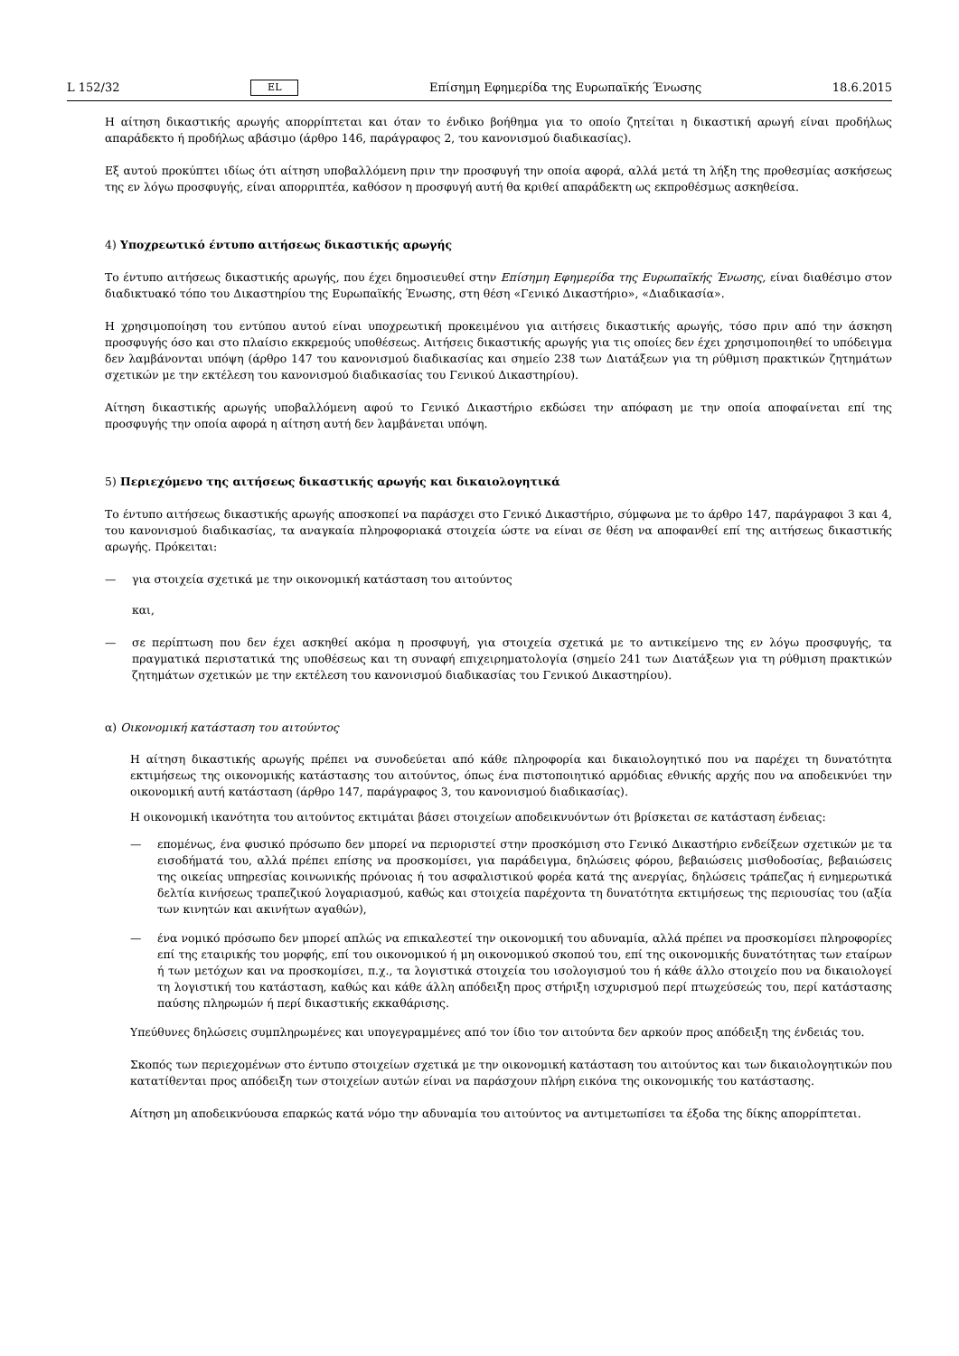L 152/32 EL Επίσημη Εφημερίδα της Ευρωπαϊκής Ένωσης 18.6.2015
Η αίτηση δικαστικής αρωγής απορρίπτεται και όταν το ένδικο βοήθημα για το οποίο ζητείται η δικαστική αρωγή είναι προδήλως απαράδεκτο ή προδήλως αβάσιμο (άρθρο 146, παράγραφος 2, του κανονισμού διαδικασίας).
Εξ αυτού προκύπτει ιδίως ότι αίτηση υποβαλλόμενη πριν την προσφυγή την οποία αφορά, αλλά μετά τη λήξη της προθεσμίας ασκήσεως της εν λόγω προσφυγής, είναι απορριπτέα, καθόσον η προσφυγή αυτή θα κριθεί απαράδεκτη ως εκπροθέσμως ασκηθείσα.
4) Υποχρεωτικό έντυπο αιτήσεως δικαστικής αρωγής
Το έντυπο αιτήσεως δικαστικής αρωγής, που έχει δημοσιευθεί στην Επίσημη Εφημερίδα της Ευρωπαϊκής Ένωσης, είναι διαθέσιμο στον διαδικτυακό τόπο του Δικαστηρίου της Ευρωπαϊκής Ένωσης, στη θέση «Γενικό Δικαστήριο», «Διαδικασία».
Η χρησιμοποίηση του εντύπου αυτού είναι υποχρεωτική προκειμένου για αιτήσεις δικαστικής αρωγής, τόσο πριν από την άσκηση προσφυγής όσο και στο πλαίσιο εκκρεμούς υποθέσεως. Αιτήσεις δικαστικής αρωγής για τις οποίες δεν έχει χρησιμοποιηθεί το υπόδειγμα δεν λαμβάνονται υπόψη (άρθρο 147 του κανονισμού διαδικασίας και σημείο 238 των Διατάξεων για τη ρύθμιση πρακτικών ζητημάτων σχετικών με την εκτέλεση του κανονισμού διαδικασίας του Γενικού Δικαστηρίου).
Αίτηση δικαστικής αρωγής υποβαλλόμενη αφού το Γενικό Δικαστήριο εκδώσει την απόφαση με την οποία αποφαίνεται επί της προσφυγής την οποία αφορά η αίτηση αυτή δεν λαμβάνεται υπόψη.
5) Περιεχόμενο της αιτήσεως δικαστικής αρωγής και δικαιολογητικά
Το έντυπο αιτήσεως δικαστικής αρωγής αποσκοπεί να παράσχει στο Γενικό Δικαστήριο, σύμφωνα με το άρθρο 147, παράγραφοι 3 και 4, του κανονισμού διαδικασίας, τα αναγκαία πληροφοριακά στοιχεία ώστε να είναι σε θέση να αποφανθεί επί της αιτήσεως δικαστικής αρωγής. Πρόκειται:
— για στοιχεία σχετικά με την οικονομική κατάσταση του αιτούντος
και,
— σε περίπτωση που δεν έχει ασκηθεί ακόμα η προσφυγή, για στοιχεία σχετικά με το αντικείμενο της εν λόγω προσφυγής, τα πραγματικά περιστατικά της υποθέσεως και τη συναφή επιχειρηματολογία (σημείο 241 των Διατάξεων για τη ρύθμιση πρακτικών ζητημάτων σχετικών με την εκτέλεση του κανονισμού διαδικασίας του Γενικού Δικαστηρίου).
α) Οικονομική κατάσταση του αιτούντος
Η αίτηση δικαστικής αρωγής πρέπει να συνοδεύεται από κάθε πληροφορία και δικαιολογητικό που να παρέχει τη δυνατότητα εκτιμήσεως της οικονομικής κατάστασης του αιτούντος, όπως ένα πιστοποιητικό αρμόδιας εθνικής αρχής που να αποδεικνύει την οικονομική αυτή κατάσταση (άρθρο 147, παράγραφος 3, του κανονισμού διαδικασίας).
Η οικονομική ικανότητα του αιτούντος εκτιμάται βάσει στοιχείων αποδεικνυόντων ότι βρίσκεται σε κατάσταση ένδειας:
— επομένως, ένα φυσικό πρόσωπο δεν μπορεί να περιοριστεί στην προσκόμιση στο Γενικό Δικαστήριο ενδείξεων σχετικών με τα εισοδήματά του, αλλά πρέπει επίσης να προσκομίσει, για παράδειγμα, δηλώσεις φόρου, βεβαιώσεις μισθοδοσίας, βεβαιώσεις της οικείας υπηρεσίας κοινωνικής πρόνοιας ή του ασφαλιστικού φορέα κατά της ανεργίας, δηλώσεις τράπεζας ή ενημερωτικά δελτία κινήσεως τραπεζικού λογαριασμού, καθώς και στοιχεία παρέχοντα τη δυνατότητα εκτιμήσεως της περιουσίας του (αξία των κινητών και ακινήτων αγαθών),
— ένα νομικό πρόσωπο δεν μπορεί απλώς να επικαλεστεί την οικονομική του αδυναμία, αλλά πρέπει να προσκομίσει πληροφορίες επί της εταιρικής του μορφής, επί του οικονομικού ή μη οικονομικού σκοπού του, επί της οικονομικής δυνατότητας των εταίρων ή των μετόχων και να προσκομίσει, π.χ., τα λογιστικά στοιχεία του ισολογισμού του ή κάθε άλλο στοιχείο που να δικαιολογεί τη λογιστική του κατάσταση, καθώς και κάθε άλλη απόδειξη προς στήριξη ισχυρισμού περί πτωχεύσεώς του, περί κατάστασης παύσης πληρωμών ή περί δικαστικής εκκαθάρισης.
Υπεύθυνες δηλώσεις συμπληρωμένες και υπογεγραμμένες από τον ίδιο τον αιτούντα δεν αρκούν προς απόδειξη της ένδειάς του.
Σκοπός των περιεχομένων στο έντυπο στοιχείων σχετικά με την οικονομική κατάσταση του αιτούντος και των δικαιολογητικών που κατατίθενται προς απόδειξη των στοιχείων αυτών είναι να παράσχουν πλήρη εικόνα της οικονομικής του κατάστασης.
Αίτηση μη αποδεικνύουσα επαρκώς κατά νόμο την αδυναμία του αιτούντος να αντιμετωπίσει τα έξοδα της δίκης απορρίπτεται.